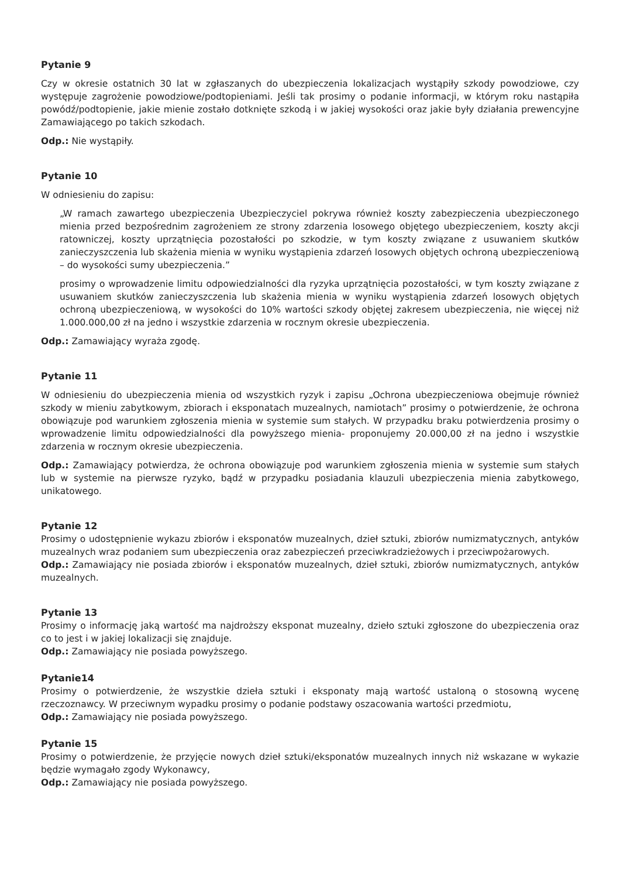Pytanie 9
Czy w okresie ostatnich 30 lat w zgłaszanych do ubezpieczenia lokalizacjach wystąpiły szkody powodziowe, czy występuje zagrożenie powodziowe/podtopieniami. Jeśli tak prosimy o podanie informacji, w którym roku nastąpiła powódź/podtopienie, jakie mienie zostało dotknięte szkodą i w jakiej wysokości oraz jakie były działania prewencyjne Zamawiającego po takich szkodach.
Odp.: Nie wystąpiły.
Pytanie 10
W odniesieniu do zapisu:
„W ramach zawartego ubezpieczenia Ubezpieczyciel pokrywa również koszty zabezpieczenia ubezpieczonego mienia przed bezpośrednim zagrożeniem ze strony zdarzenia losowego objętego ubezpieczeniem, koszty akcji ratowniczej, koszty uprzątnięcia pozostałości po szkodzie, w tym koszty związane z usuwaniem skutków zanieczyszczenia lub skażenia mienia w wyniku wystąpienia zdarzeń losowych objętych ochroną ubezpieczeniową – do wysokości sumy ubezpieczenia.”
prosimy o wprowadzenie limitu odpowiedzialności dla ryzyka uprzątnięcia pozostałości, w tym koszty związane z usuwaniem skutków zanieczyszczenia lub skażenia mienia w wyniku wystąpienia zdarzeń losowych objętych ochroną ubezpieczeniową, w wysokości do 10% wartości szkody objętej zakresem ubezpieczenia, nie więcej niż 1.000.000,00 zł na jedno i wszystkie zdarzenia w rocznym okresie ubezpieczenia.
Odp.: Zamawiający wyraża zgodę.
Pytanie 11
W odniesieniu do ubezpieczenia mienia od wszystkich ryzyk i zapisu „Ochrona ubezpieczeniowa obejmuje również szkody w mieniu zabytkowym, zbiorach i eksponatach muzealnych, namiotach” prosimy o potwierdzenie, że ochrona obowiązuje pod warunkiem zgłoszenia mienia w systemie sum stałych. W przypadku braku potwierdzenia prosimy o wprowadzenie limitu odpowiedzialności dla powyższego mienia- proponujemy 20.000,00 zł na jedno i wszystkie zdarzenia w rocznym okresie ubezpieczenia.
Odp.: Zamawiający potwierdza, że ochrona obowiązuje pod warunkiem zgłoszenia mienia w systemie sum stałych lub w systemie na pierwsze ryzyko, bądź w przypadku posiadania klauzuli ubezpieczenia mienia zabytkowego, unikatowego.
Pytanie 12
Prosimy o udostępnienie wykazu zbiorów i eksponatów muzealnych, dzieł sztuki, zbiorów numizmatycznych, antyków muzealnych wraz podaniem sum ubezpieczenia oraz zabezpieczeń przeciwkradzieżowych i przeciwpożarowych.
Odp.: Zamawiający nie posiada zbiorów i eksponatów muzealnych, dzieł sztuki, zbiorów numizmatycznych, antyków muzealnych.
Pytanie 13
Prosimy o informację jaką wartość ma najdroższy eksponat muzealny, dzieło sztuki zgłoszone do ubezpieczenia oraz co to jest i w jakiej lokalizacji się znajduje.
Odp.: Zamawiający nie posiada powyższego.
Pytanie14
Prosimy o potwierdzenie, że wszystkie dzieła sztuki i eksponaty mają wartość ustaloną o stosowną wycenę rzeczoznawcy. W przeciwnym wypadku prosimy o podanie podstawy oszacowania wartości przedmiotu,
Odp.: Zamawiający nie posiada powyższego.
Pytanie 15
Prosimy o potwierdzenie, że przyjęcie nowych dzieł sztuki/eksponatów muzealnych innych niż wskazane w wykazie będzie wymagało zgody Wykonawcy,
Odp.: Zamawiający nie posiada powyższego.